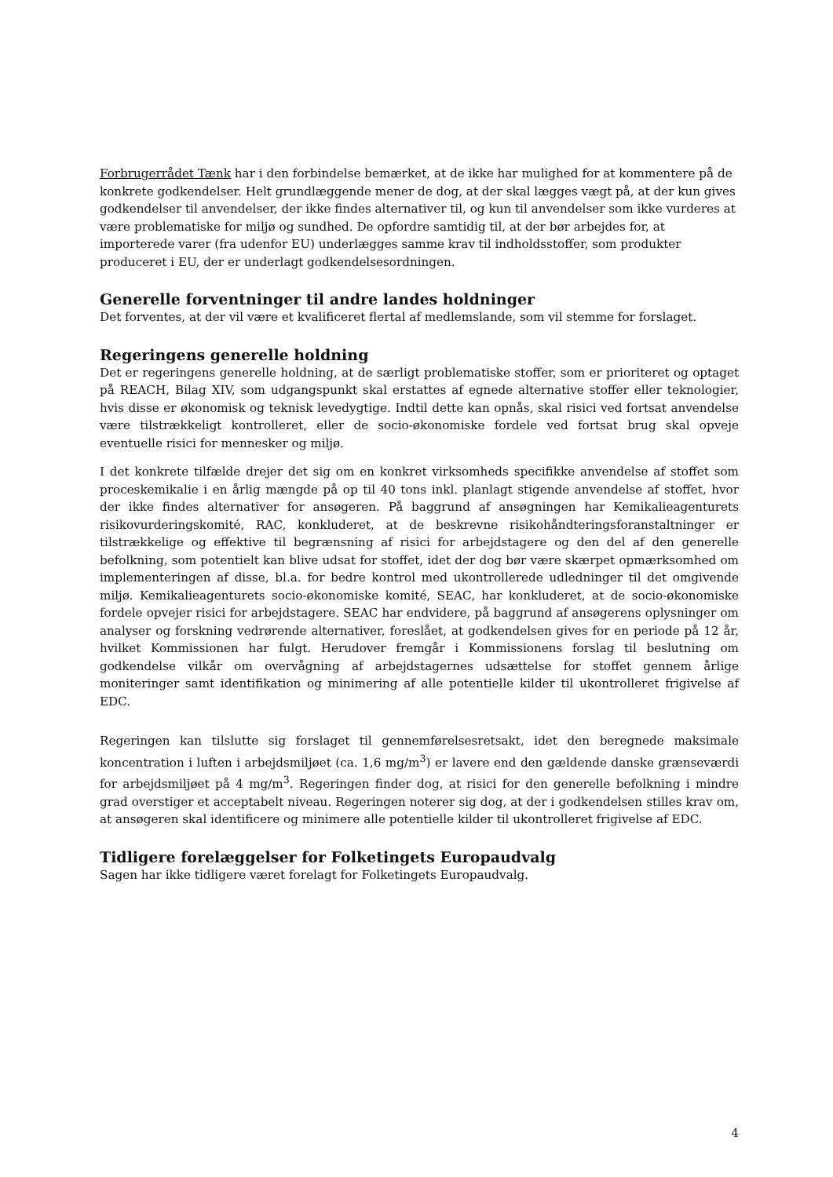Forbrugerrådet Tænk har i den forbindelse bemærket, at de ikke har mulighed for at kommentere på de konkrete godkendelser. Helt grundlæggende mener de dog, at der skal lægges vægt på, at der kun gives godkendelser til anvendelser, der ikke findes alternativer til, og kun til anvendelser som ikke vurderes at være problematiske for miljø og sundhed. De opfordre samtidig til, at der bør arbejdes for, at importerede varer (fra udenfor EU) underlægges samme krav til indholdsstoffer, som produkter produceret i EU, der er underlagt godkendelsesordningen.
Generelle forventninger til andre landes holdninger
Det forventes, at der vil være et kvalificeret flertal af medlemslande, som vil stemme for forslaget.
Regeringens generelle holdning
Det er regeringens generelle holdning, at de særligt problematiske stoffer, som er prioriteret og optaget på REACH, Bilag XIV, som udgangspunkt skal erstattes af egnede alternative stoffer eller teknologier, hvis disse er økonomisk og teknisk levedygtige. Indtil dette kan opnås, skal risici ved fortsat anvendelse være tilstrækkeligt kontrolleret, eller de socio-økonomiske fordele ved fortsat brug skal opveje eventuelle risici for mennesker og miljø.
I det konkrete tilfælde drejer det sig om en konkret virksomheds specifikke anvendelse af stoffet som proceskemikalie i en årlig mængde på op til 40 tons inkl. planlagt stigende anvendelse af stoffet, hvor der ikke findes alternativer for ansøgeren. På baggrund af ansøgningen har Kemikalieagenturets risikovurderingskomité, RAC, konkluderet, at de beskrevne risikohåndteringsforanstaltninger er tilstrækkelige og effektive til begrænsning af risici for arbejdstagere og den del af den generelle befolkning, som potentielt kan blive udsat for stoffet, idet der dog bør være skærpet opmærksomhed om implementeringen af disse, bl.a. for bedre kontrol med ukontrollerede udledninger til det omgivende miljø. Kemikalieagenturets socio-økonomiske komité, SEAC, har konkluderet, at de socio-økonomiske fordele opvejer risici for arbejdstagere. SEAC har endvidere, på baggrund af ansøgerens oplysninger om analyser og forskning vedrørende alternativer, foreslået, at godkendelsen gives for en periode på 12 år, hvilket Kommissionen har fulgt. Herudover fremgår i Kommissionens forslag til beslutning om godkendelse vilkår om overvågning af arbejdstagernes udsættelse for stoffet gennem årlige moniteringer samt identifikation og minimering af alle potentielle kilder til ukontrolleret frigivelse af EDC.
Regeringen kan tilslutte sig forslaget til gennemførelsesretsakt, idet den beregnede maksimale koncentration i luften i arbejdsmiljøet (ca. 1,6 mg/m<sup>3</sup>) er lavere end den gældende danske grænseværdi for arbejdsmiljøet på 4 mg/m<sup>3</sup>. Regeringen finder dog, at risici for den generelle befolkning i mindre grad overstiger et acceptabelt niveau. Regeringen noterer sig dog, at der i godkendelsen stilles krav om, at ansøgeren skal identificere og minimere alle potentielle kilder til ukontrolleret frigivelse af EDC.
Tidligere forelæggelser for Folketingets Europaudvalg
Sagen har ikke tidligere været forelagt for Folketingets Europaudvalg.
4